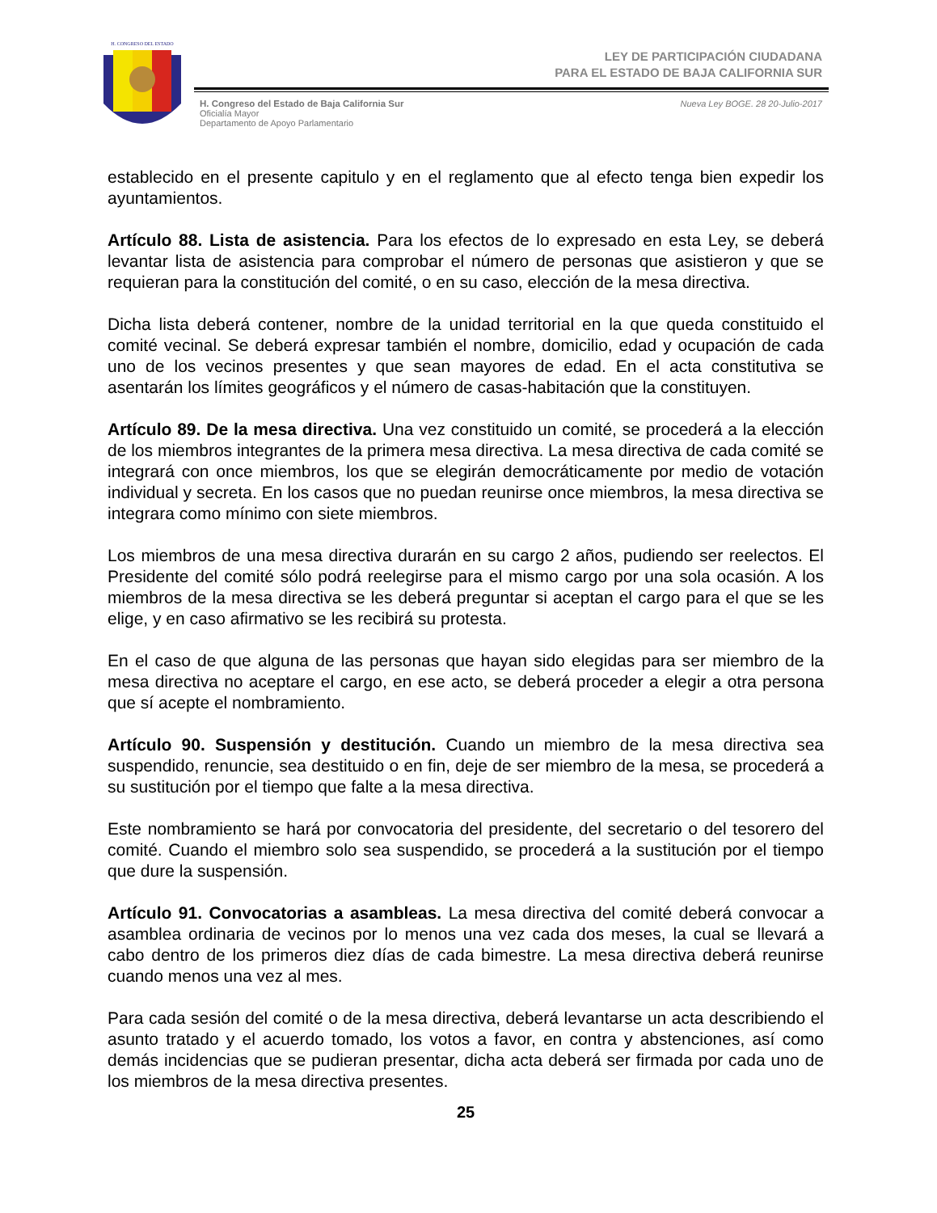H. CONGRESO DEL ESTADO
LEY DE PARTICIPACIÓN CIUDADANA
PARA EL ESTADO DE BAJA CALIFORNIA SUR
H. Congreso del Estado de Baja California Sur
Oficialía Mayor
Departamento de Apoyo Parlamentario
Nueva Ley BOGE. 28 20-Julio-2017
establecido en el presente capitulo y en el reglamento que al efecto tenga bien expedir los ayuntamientos.
Artículo 88. Lista de asistencia. Para los efectos de lo expresado en esta Ley, se deberá levantar lista de asistencia para comprobar el número de personas que asistieron y que se requieran para la constitución del comité, o en su caso, elección de la mesa directiva.
Dicha lista deberá contener, nombre de la unidad territorial en la que queda constituido el comité vecinal. Se deberá expresar también el nombre, domicilio, edad y ocupación de cada uno de los vecinos presentes y que sean mayores de edad. En el acta constitutiva se asentarán los límites geográficos y el número de casas-habitación que la constituyen.
Artículo 89. De la mesa directiva. Una vez constituido un comité, se procederá a la elección de los miembros integrantes de la primera mesa directiva. La mesa directiva de cada comité se integrará con once miembros, los que se elegirán democráticamente por medio de votación individual y secreta. En los casos que no puedan reunirse once miembros, la mesa directiva se integrara como mínimo con siete miembros.
Los miembros de una mesa directiva durarán en su cargo 2 años, pudiendo ser reelectos. El Presidente del comité sólo podrá reelegirse para el mismo cargo por una sola ocasión. A los miembros de la mesa directiva se les deberá preguntar si aceptan el cargo para el que se les elige, y en caso afirmativo se les recibirá su protesta.
En el caso de que alguna de las personas que hayan sido elegidas para ser miembro de la mesa directiva no aceptare el cargo, en ese acto, se deberá proceder a elegir a otra persona que sí acepte el nombramiento.
Artículo 90. Suspensión y destitución. Cuando un miembro de la mesa directiva sea suspendido, renuncie, sea destituido o en fin, deje de ser miembro de la mesa, se procederá a su sustitución por el tiempo que falte a la mesa directiva.
Este nombramiento se hará por convocatoria del presidente, del secretario o del tesorero del comité. Cuando el miembro solo sea suspendido, se procederá a la sustitución por el tiempo que dure la suspensión.
Artículo 91. Convocatorias a asambleas. La mesa directiva del comité deberá convocar a asamblea ordinaria de vecinos por lo menos una vez cada dos meses, la cual se llevará a cabo dentro de los primeros diez días de cada bimestre. La mesa directiva deberá reunirse cuando menos una vez al mes.
Para cada sesión del comité o de la mesa directiva, deberá levantarse un acta describiendo el asunto tratado y el acuerdo tomado, los votos a favor, en contra y abstenciones, así como demás incidencias que se pudieran presentar, dicha acta deberá ser firmada por cada uno de los miembros de la mesa directiva presentes.
25